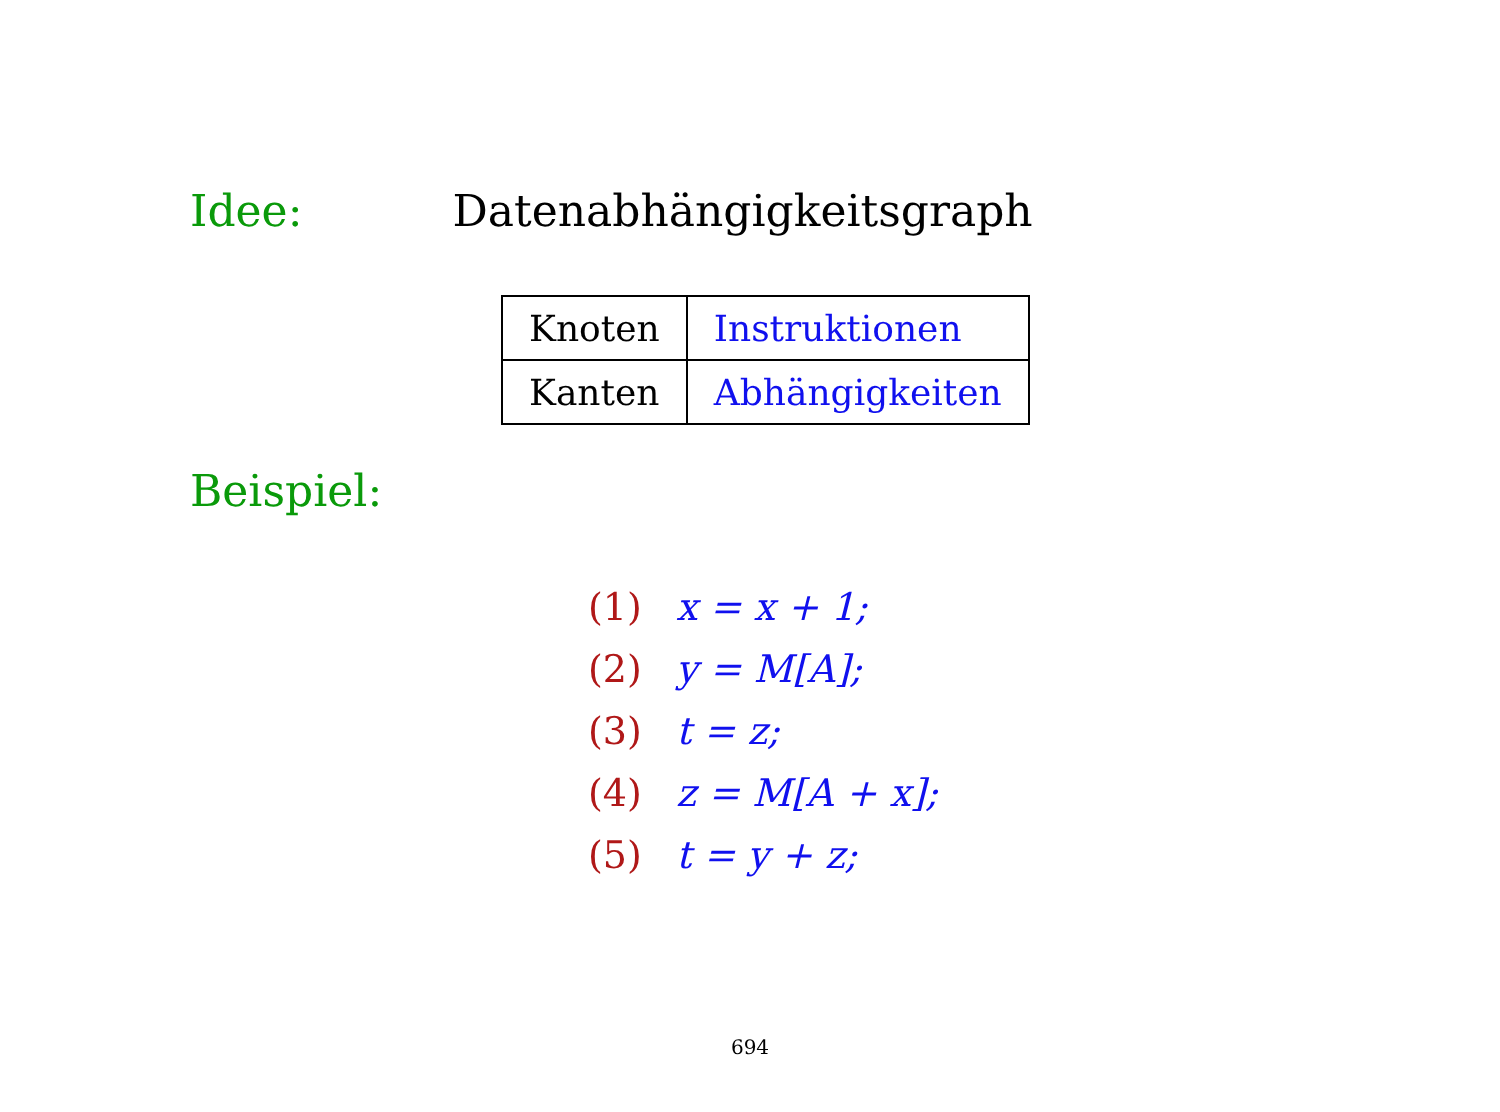Idee: Datenabhängigkeitsgraph
| Knoten | Instruktionen |
| Kanten | Abhängigkeiten |
Beispiel:
(1) x = x + 1;
(2) y = M[A];
(3) t = z;
(4) z = M[A + x];
(5) t = y + z;
694